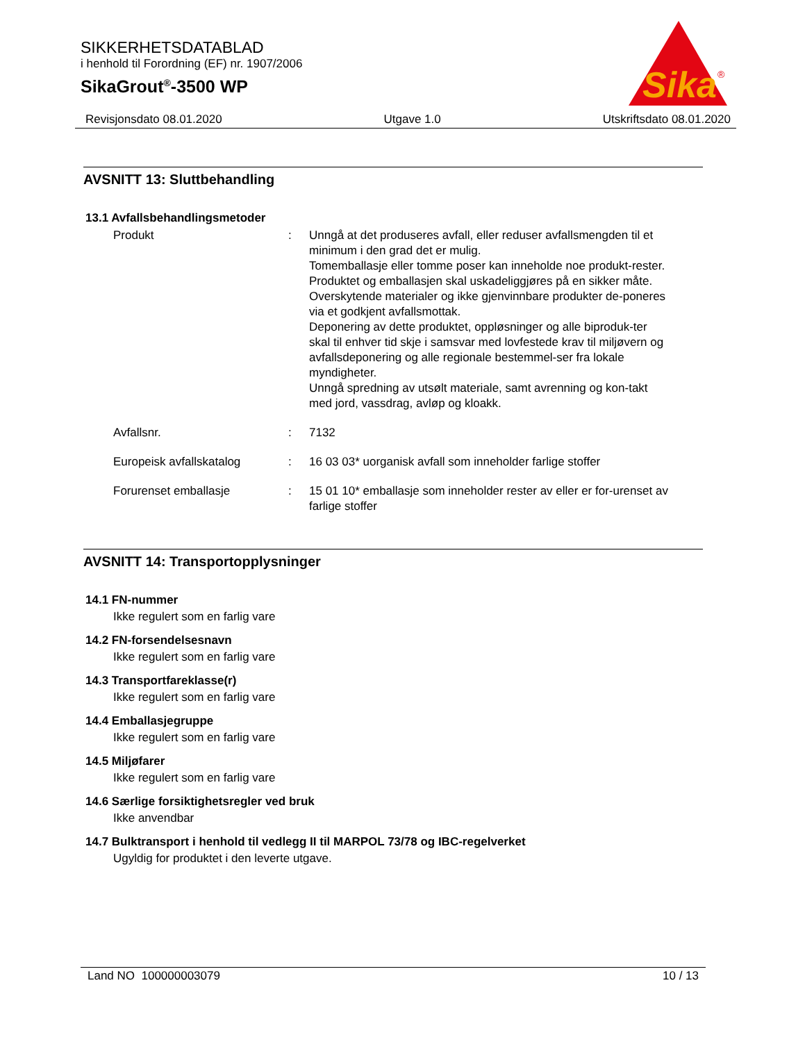SIKKERHETSDATABLAD
i henhold til Forordning (EF) nr. 1907/2006
SikaGrout<sup>®</sup>-3500 WP
Sika
®
Revisjonsdato 08.01.2020 Utgave 1.0 Utskriftsdato 08.01.2020
AVSNITT 13: Sluttbehandling
13.1 Avfallsbehandlingsmetoder
Produkt : Unngå at det produseres avfall, eller reduser avfallsmengden til et minimum i den grad det er mulig.
Tomemballasje eller tomme poser kan inneholde noe produkt-rester.
Produktet og emballasjen skal uskadeliggjøres på en sikker måte.
Overskytende materialer og ikke gjenvinnbare produkter de-poneres via et godkjent avfallsmottak.
Deponering av dette produktet, oppløsninger og alle biproduk-ter skal til enhver tid skje i samsvar med lovfestede krav til miljøvern og avfallsdeponering og alle regionale bestemmel-ser fra lokale myndigheter.
Unngå spredning av utsølt materiale, samt avrenning og kon-takt med jord, vassdrag, avløp og kloakk.
Avfallsnr. : 7132
Europeisk avfallskatalog : 16 03 03* uorganisk avfall som inneholder farlige stoffer
Forurenset emballasje : 15 01 10* emballasje som inneholder rester av eller er for-urenset av farlige stoffer
AVSNITT 14: Transportopplysninger
14.1 FN-nummer
Ikke regulert som en farlig vare
14.2 FN-forsendelsesnavn
Ikke regulert som en farlig vare
14.3 Transportfareklasse(r)
Ikke regulert som en farlig vare
14.4 Emballasjegruppe
Ikke regulert som en farlig vare
14.5 Miljøfarer
Ikke regulert som en farlig vare
14.6 Særlige forsiktighetsregler ved bruk
Ikke anvendbar
14.7 Bulktransport i henhold til vedlegg II til MARPOL 73/78 og IBC-regelverket
Ugyldig for produktet i den leverte utgave.
Land NO 100000003079 10 / 13